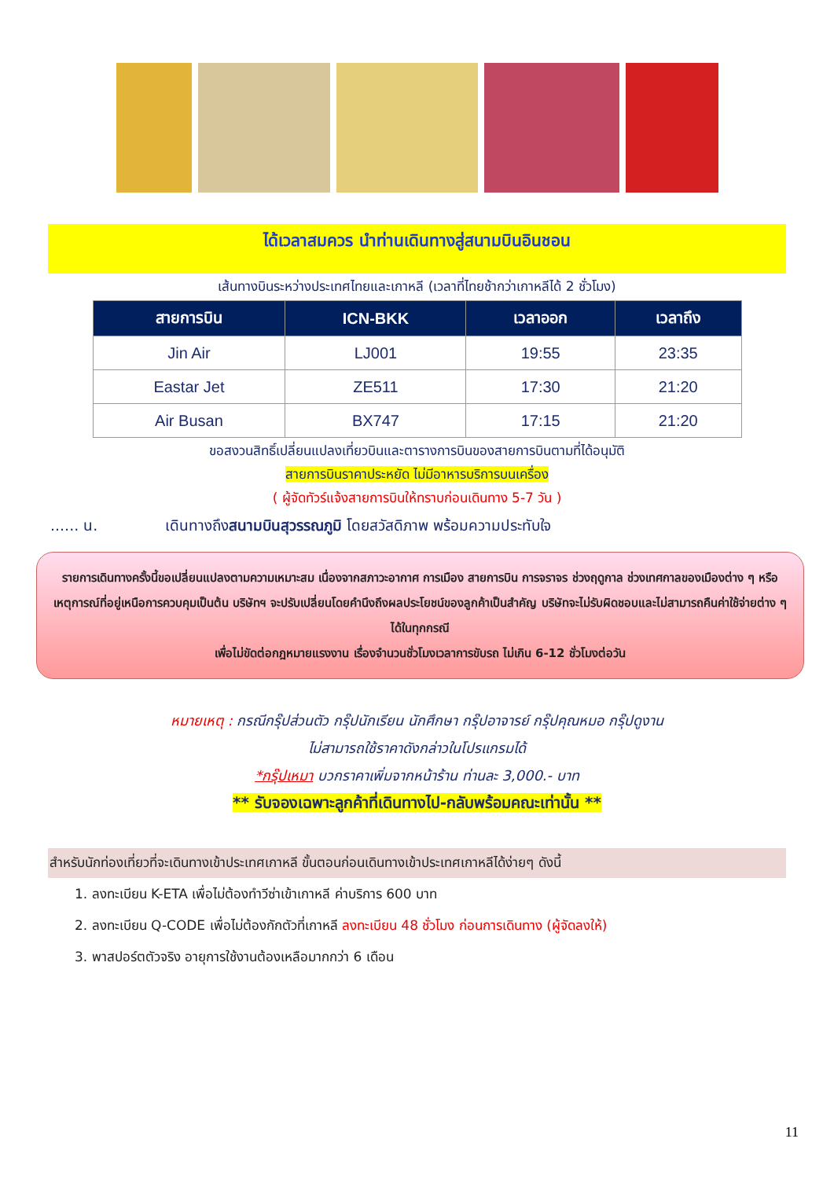ได้เวลาสมควร นำท่านเดินทางสู่สนามบินอินชอน
เส้นทางบินระหว่างประเทศไทยและเกาหลี (เวลาที่ไทยช้ากว่าเกาหลีได้ 2 ชั่วโมง)
| สายการบิน | ICN-BKK | เวลาออก | เวลาถึง |
| --- | --- | --- | --- |
| Jin Air | LJ001 | 19:55 | 23:35 |
| Eastar Jet | ZE511 | 17:30 | 21:20 |
| Air Busan | BX747 | 17:15 | 21:20 |
ขอสงวนสิทธิ์เปลี่ยนแปลงเที่ยวบินและตารางการบินของสายการบินตามที่ได้อนุมัติ
สายการบินราคาประหยัด ไม่มีอาหารบริการบนเครื่อง
( ผู้จัดทัวร์แจ้งสายการบินให้ทราบก่อนเดินทาง 5-7 วัน )
...... น. เดินทางถึงสนามบินสุวรรณภูมิ โดยสวัสดิภาพ พร้อมความประทับใจ
รายการเดินทางครั้งนี้ขอเปลี่ยนแปลงตามความเหมาะสม เนื่องจากสภาวะอากาศ การเมือง สายการบิน การจราจร ช่วงฤดูกาล ช่วงเทศกาลของเมืองต่าง ๆ หรือเหตุการณ์ที่อยู่เหนือการควบคุมเป็นต้น บริษัทฯ จะปรับเปลี่ยนโดยคำนึงถึงผลประโยชน์ของลูกค้าเป็นสำคัญ บริษัทจะไม่รับผิดชอบและไม่สามารถคืนค่าใช้จ่ายต่าง ๆ ได้ในทุกกรณี
เพื่อไม่ขัดต่อกฎหมายแรงงาน เรื่องจำนวนชั่วโมงเวลาการขับรถ ไม่เกิน 6-12 ชั่วโมงต่อวัน
หมายเหตุ : กรณีกรุ๊ปส่วนตัว กรุ๊ปนักเรียน นักศึกษา กรุ๊ปอาจารย์ กรุ๊ปคุณหมอ กรุ๊ปดูงาน
ไม่สามารถใช้ราคาดังกล่าวในโปรแกรมได้
*กรุ๊ปเหมา บวกราคาเพิ่มจากหน้าร้าน ท่านละ 3,000.- บาท
** รับจองเฉพาะลูกค้าที่เดินทางไป-กลับพร้อมคณะเท่านั้น **
สำหรับนักท่องเที่ยวที่จะเดินทางเข้าประเทศเกาหลี ขั้นตอนก่อนเดินทางเข้าประเทศเกาหลีได้ง่ายๆ ดังนี้
1. ลงทะเบียน K-ETA เพื่อไม่ต้องทำวีซ่าเข้าเกาหลี ค่าบริการ 600 บาท
2. ลงทะเบียน Q-CODE เพื่อไม่ต้องกักตัวที่เกาหลี ลงทะเบียน 48 ชั่วโมง ก่อนการเดินทาง (ผู้จัดลงให้)
3. พาสปอร์ตตัวจริง อายุการใช้งานต้องเหลือมากกว่า 6 เดือน
11